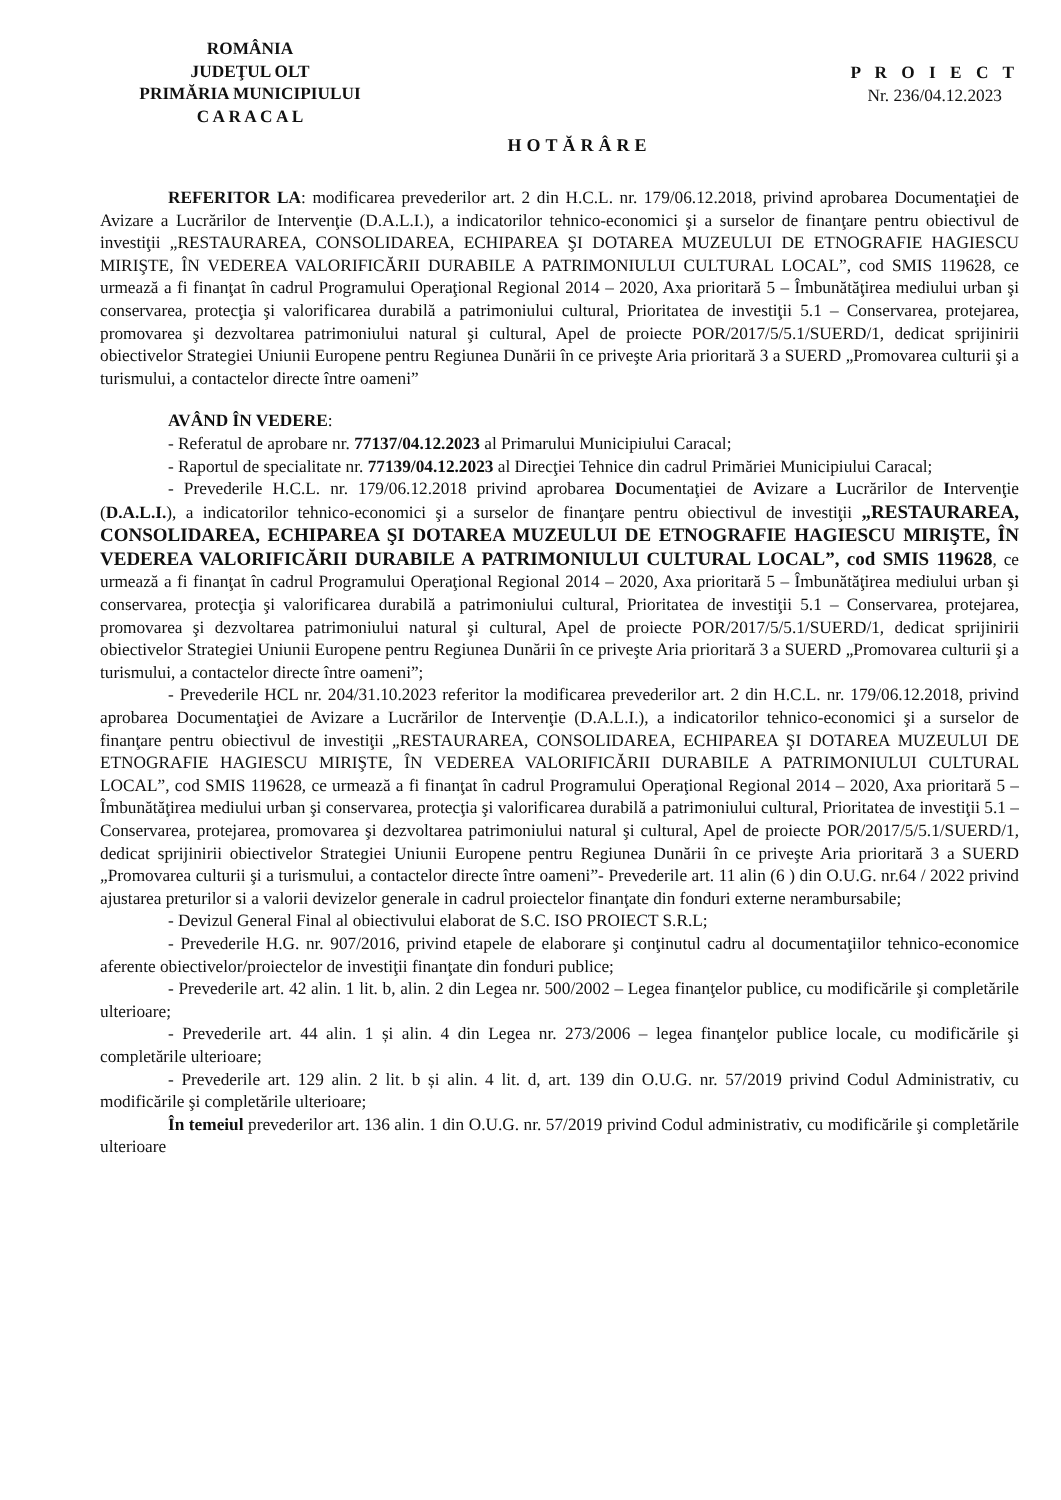ROMÂNIA
JUDEŢUL OLT
PRIMĂRIA MUNICIPIULUI
C A R A C A L
P R O I E C T
Nr. 236/04.12.2023
HOTĂRÂRE
REFERITOR LA: modificarea prevederilor art. 2 din H.C.L. nr. 179/06.12.2018, privind aprobarea Documentaţiei de Avizare a Lucrărilor de Intervenţie (D.A.L.I.), a indicatorilor tehnico-economici şi a surselor de finanţare pentru obiectivul de investiţii „RESTAURAREA, CONSOLIDAREA, ECHIPAREA ŞI DOTAREA MUZEULUI DE ETNOGRAFIE HAGIESCU MIRIŞTE, ÎN VEDEREA VALORIFICĂRII DURABILE A PATRIMONIULUI CULTURAL LOCAL”, cod SMIS 119628, ce urmează a fi finanţat în cadrul Programului Operaţional Regional 2014 – 2020, Axa prioritară 5 – Îmbunătăţirea mediului urban şi conservarea, protecţia şi valorificarea durabilă a patrimoniului cultural, Prioritatea de investiţii 5.1 – Conservarea, protejarea, promovarea şi dezvoltarea patrimoniului natural şi cultural, Apel de proiecte POR/2017/5/5.1/SUERD/1, dedicat sprijinirii obiectivelor Strategiei Uniunii Europene pentru Regiunea Dunării în ce priveşte Aria prioritară 3 a SUERD „Promovarea culturii şi a turismului, a contactelor directe între oameni”
AVÂND ÎN VEDERE:
- Referatul de aprobare nr. 77137/04.12.2023 al Primarului Municipiului Caracal;
- Raportul de specialitate nr. 77139/04.12.2023 al Direcţiei Tehnice din cadrul Primăriei Municipiului Caracal;
- Prevederile H.C.L. nr. 179/06.12.2018 privind aprobarea Documentaţiei de Avizare a Lucrărilor de Intervenţie (D.A.L.I.), a indicatorilor tehnico-economici şi a surselor de finanţare pentru obiectivul de investiţii „RESTAURAREA, CONSOLIDAREA, ECHIPAREA ŞI DOTAREA MUZEULUI DE ETNOGRAFIE HAGIESCU MIRIŞTE, ÎN VEDEREA VALORIFICĂRII DURABILE A PATRIMONIULUI CULTURAL LOCAL”, cod SMIS 119628, ce urmează a fi finanţat în cadrul Programului Operaţional Regional 2014 – 2020, Axa prioritară 5 – Îmbunătăţirea mediului urban şi conservarea, protecţia şi valorificarea durabilă a patrimoniului cultural, Prioritatea de investiţii 5.1 – Conservarea, protejarea, promovarea şi dezvoltarea patrimoniului natural şi cultural, Apel de proiecte POR/2017/5/5.1/SUERD/1, dedicat sprijinirii obiectivelor Strategiei Uniunii Europene pentru Regiunea Dunării în ce priveşte Aria prioritară 3 a SUERD „Promovarea culturii şi a turismului, a contactelor directe între oameni”;
- Prevederile HCL nr. 204/31.10.2023 referitor la modificarea prevederilor art. 2 din H.C.L. nr. 179/06.12.2018, privind aprobarea Documentaţiei de Avizare a Lucrărilor de Intervenţie (D.A.L.I.), a indicatorilor tehnico-economici şi a surselor de finanţare pentru obiectivul de investiţii „RESTAURAREA, CONSOLIDAREA, ECHIPAREA ŞI DOTAREA MUZEULUI DE ETNOGRAFIE HAGIESCU MIRIŞTE, ÎN VEDEREA VALORIFICĂRII DURABILE A PATRIMONIULUI CULTURAL LOCAL”, cod SMIS 119628, ce urmează a fi finanţat în cadrul Programului Operaţional Regional 2014 – 2020, Axa prioritară 5 – Îmbunătăţirea mediului urban şi conservarea, protecţia şi valorificarea durabilă a patrimoniului cultural, Prioritatea de investiţii 5.1 – Conservarea, protejarea, promovarea şi dezvoltarea patrimoniului natural şi cultural, Apel de proiecte POR/2017/5/5.1/SUERD/1, dedicat sprijinirii obiectivelor Strategiei Uniunii Europene pentru Regiunea Dunării în ce priveşte Aria prioritară 3 a SUERD „Promovarea culturii şi a turismului, a contactelor directe între oameni”- Prevederile art. 11 alin (6 ) din O.U.G. nr.64 / 2022 privind ajustarea preturilor si a valorii devizelor generale in cadrul proiectelor finanţate din fonduri externe nerambursabile;
- Devizul General Final al obiectivului elaborat de S.C. ISO PROIECT S.R.L;
- Prevederile H.G. nr. 907/2016, privind etapele de elaborare şi conţinutul cadru al documentaţiilor tehnico-economice aferente obiectivelor/proiectelor de investiţii finanţate din fonduri publice;
- Prevederile art. 42 alin. 1 lit. b, alin. 2 din Legea nr. 500/2002 – Legea finanţelor publice, cu modificările şi completările ulterioare;
- Prevederile art. 44 alin. 1 și alin. 4 din Legea nr. 273/2006 – legea finanţelor publice locale, cu modificările şi completările ulterioare;
- Prevederile art. 129 alin. 2 lit. b și alin. 4 lit. d, art. 139 din O.U.G. nr. 57/2019 privind Codul Administrativ, cu modificările şi completările ulterioare;
În temeiul prevederilor art. 136 alin. 1 din O.U.G. nr. 57/2019 privind Codul administrativ, cu modificările şi completările ulterioare